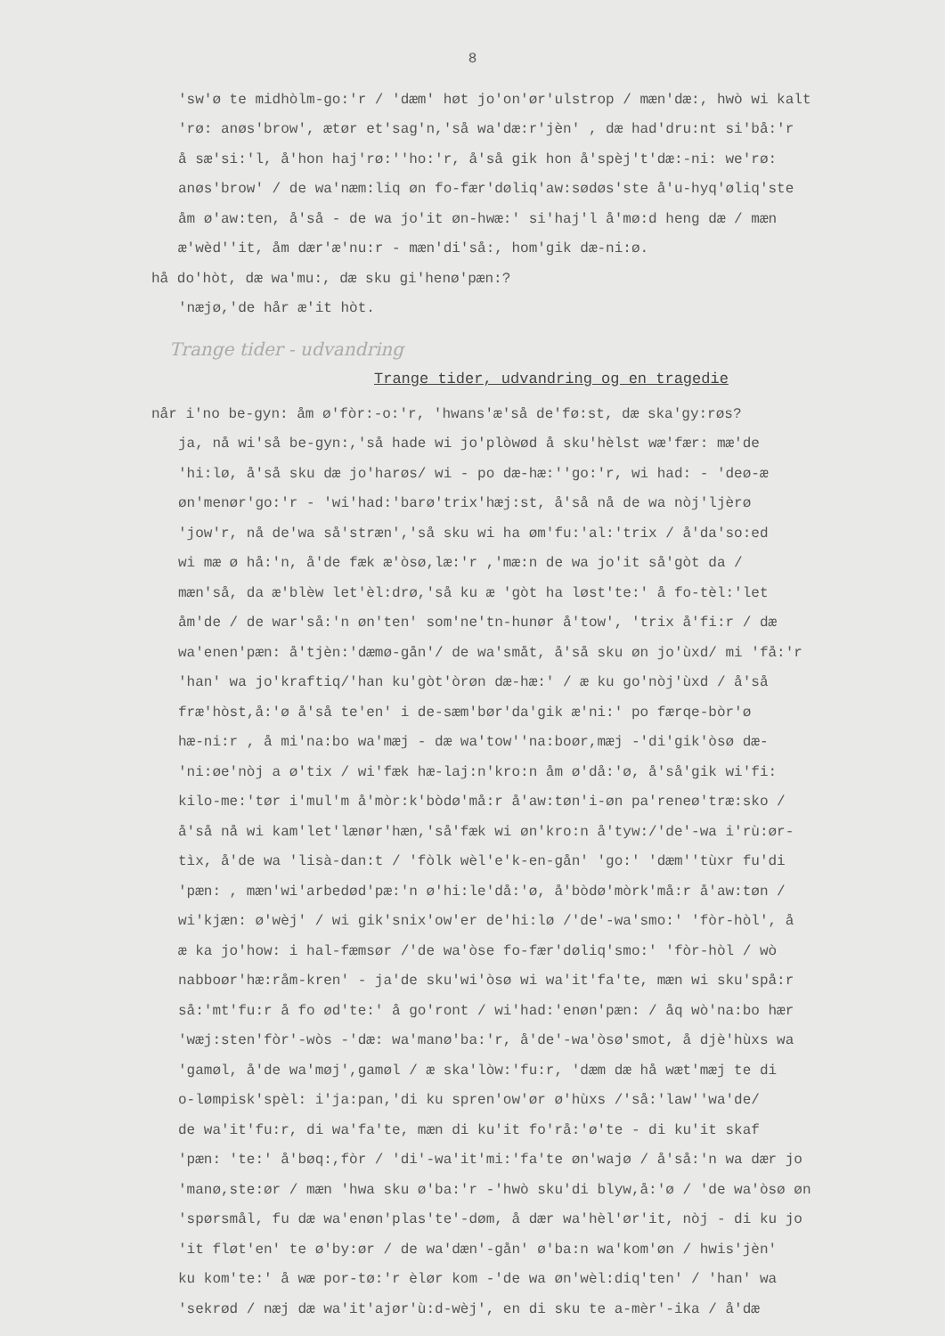8
'sw'ø te midhòlm-go:'r / 'dæm' høt jo'on'ør'ulstrop / mæn'dæ:, hwò wi kalt
'rø: anøs'brow', ætør et'sag'n,'så wa'dæ:r'jèn' , dæ had'dru:nt si'bå:'r
å sæ'si:'l, å'hon haj'rø:''ho:'r, å'så gik hon å'spèj't'dæ:-ni: we'rø:
anøs'brow' / de wa'næm:liq øn fo-fær'døliq'aw:sødøs'ste å'u-hyq'øliq'ste
åm ø'aw:ten, å'så - de wa jo'it øn-hwæ:' si'haj'l å'mø:d heng dæ / mæn
æ'wèd''it, åm dær'æ'nu:r - mæn'di'så:, hom'gik dæ-ni:ø.
hå do'hòt, dæ wa'mu:, dæ sku gi'henø'pæn:?
'næjø,'de hår æ'it hòt.
Trange tider - udvandring
Trange tider, udvandring og en tragedie
når i'no be-gyn: åm ø'fòr:-o:'r, 'hwans'æ'så de'fø:st, dæ ska'gy:røs?
ja, nå wi'så be-gyn:,'så hade wi jo'plòwød å sku'hèlst wæ'fær: mæ'de
'hi:lø, å'så sku dæ jo'harøs/ wi - po dæ-hæ:''go:'r, wi had: - 'deø-æ
øn'menør'go:'r - 'wi'had:'barø'trix'hæj:st, å'så nå de wa nòj'ljèrø
'jow'r, nå de'wa så'stræn','så sku wi ha øm'fu:'al:'trix / å'da'so:ed
wi mæ ø hå:'n, å'de fæk æ'òsø,læ:'r ,'mæ:n de wa jo'it så'gòt da /
mæn'så, da æ'blèw let'èl:drø,'så ku æ 'gòt ha løst'te:' å fo-tèl:'let
åm'de / de war'så:'n øn'ten' som'ne'tn-hunør å'tow', 'trix å'fi:r / dæ
wa'enen'pæn: å'tjèn:'dæmø-gån'/ de wa'småt, å'så sku øn jo'ùxd/ mi 'få:'r
'han' wa jo'kraftiq/'han ku'gòt'òrøn dæ-hæ:' / æ ku go'nòj'ùxd / å'så
fræ'hòst,å:'ø å'så te'en' i de-sæm'bør'da'gik æ'ni:' po færqe-bòr'ø
hæ-ni:r , å mi'na:bo wa'mæj - dæ wa'tow''na:boør,mæj -'di'gik'òsø dæ-
'ni:øe'nòj a ø'tix / wi'fæk hæ-laj:n'kro:n åm ø'då:'ø, å'så'gik wi'fi:
kilo-me:'tør i'mul'm å'mòr:k'bòdø'må:r å'aw:tøn'i-øn pa'reneø'træ:sko /
å'så nå wi kam'let'lænør'hæn,'så'fæk wi øn'kro:n å'tyw:/'de'-wa i'rù:ør-
tìx, å'de wa 'lisà-dan:t / 'fòlk wèl'e'k-en-gån' 'go:' 'dæm''tùxr fu'di
'pæn: , mæn'wi'arbedød'pæ:'n ø'hi:le'då:'ø, å'bòdø'mòrk'må:r å'aw:tøn /
wi'kjæn: ø'wèj' / wi gik'snix'ow'er de'hi:lø /'de'-wa'smo:' 'fòr-hòl', å
æ ka jo'how: i hal-fæmsør /'de wa'òse fo-fær'døliq'smo:' 'fòr-hòl / wò
nabboør'hæ:råm-kren' - ja'de sku'wi'òsø wi wa'it'fa'te, mæn wi sku'spå:r
så:'mt'fu:r å fo ød'te:' å go'ront / wi'had:'enøn'pæn: / åq wò'na:bo hær
'wæj:sten'fòr'-wòs -'dæ: wa'manø'ba:'r, å'de'-wa'òsø'smot, å djè'hùxs wa
'gamøl, å'de wa'møj',gamøl / æ ska'lòw:'fu:r, 'dæm dæ hå wæt'mæj te di
o-lømpisk'spèl: i'ja:pan,'di ku spren'ow'ør ø'hùxs /'så:'law''wa'de/
de wa'it'fu:r, di wa'fa'te, mæn di ku'it fo'rå:'ø'te - di ku'it skaf
'pæn: 'te:' å'bøq:,fòr / 'di'-wa'it'mi:'fa'te øn'wajø / å'så:'n wa dær jo
'manø,ste:ør / mæn 'hwa sku ø'ba:'r -'hwò sku'di blyw,å:'ø / 'de wa'òsø øn
'spørsmål, fu dæ wa'enøn'plas'te'-døm, å dær wa'hèl'ør'it, nòj - di ku jo
'it fløt'en' te ø'by:ør / de wa'dæn'-gån' ø'ba:n wa'kom'øn / hwis'jèn'
ku kom'te:' å wæ por-tø:'r èlør kom -'de wa øn'wèl:diq'ten' / 'han' wa
'sekrød / næj dæ wa'it'ajør'ù:d-wèj', en di sku te a-mèr'-ika / å'dæ